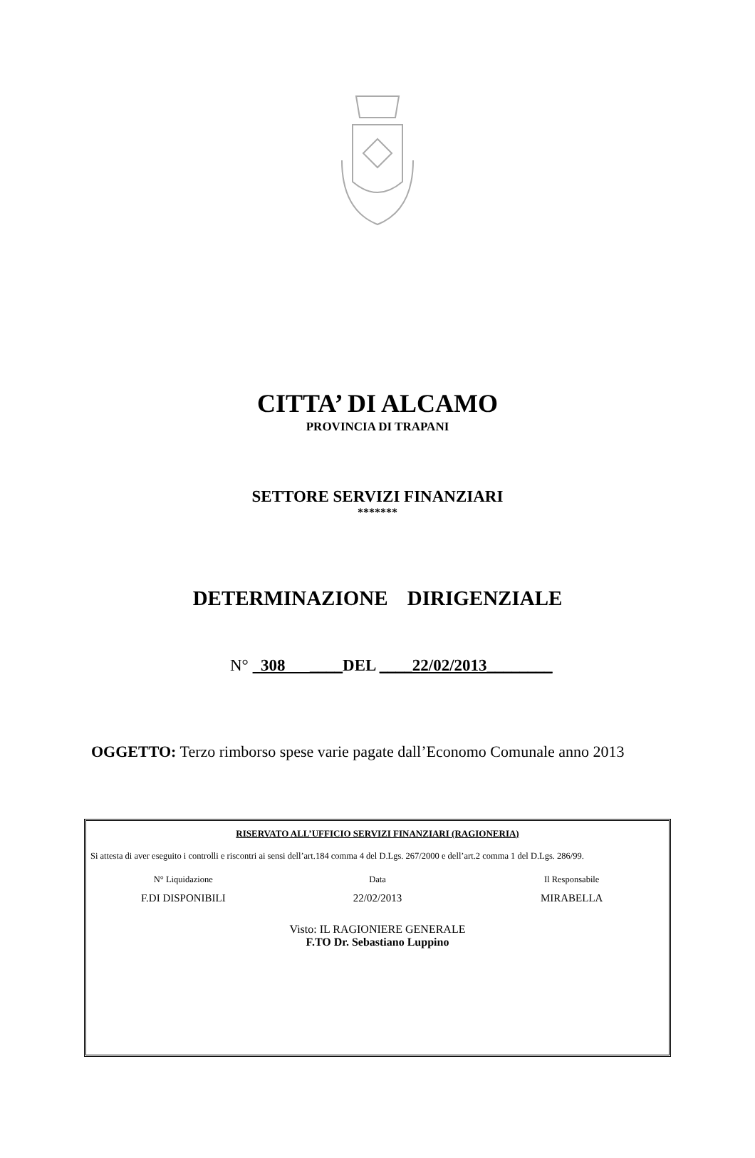CITTA’ DI ALCAMO
PROVINCIA DI TRAPANI
SETTORE SERVIZI FINANZIARI
*******
DETERMINAZIONE DIRIGENZIALE
N° 308 ____DEL ____22/02/2013________
OGGETTO: Terzo rimborso spese varie pagate dall’Economo Comunale anno 2013
RISERVATO ALL’UFFICIO SERVIZI FINANZIARI (RAGIONERIA)
Si attesta di aver eseguito i controlli e riscontri ai sensi dell’art.184 comma 4 del D.Lgs. 267/2000 e dell’art.2 comma 1 del D.Lgs. 286/99.
N° Liquidazione Data Il Responsabile
F.DI DISPONIBILI 22/02/2013 MIRABELLA
Visto: IL RAGIONIERE GENERALE
F.TO Dr. Sebastiano Luppino